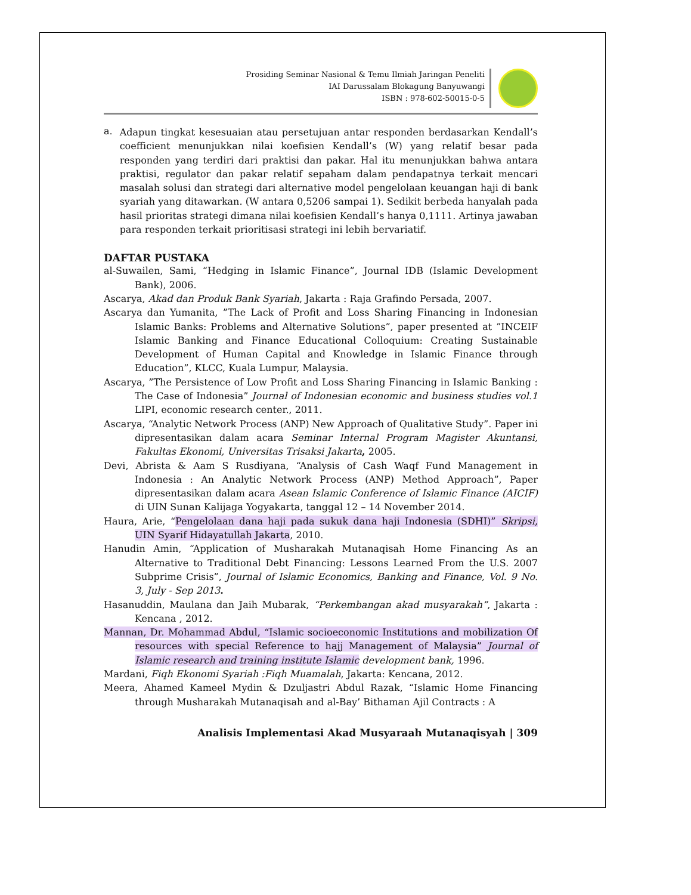Prosiding Seminar Nasional & Temu Ilmiah Jaringan Peneliti
IAI Darussalam Blokagung Banyuwangi
ISBN : 978-602-50015-0-5
a.
Adapun tingkat kesesuaian atau persetujuan antar responden berdasarkan Kendall’s coefficient menunjukkan nilai koefisien Kendall’s (W) yang relatif besar pada responden yang terdiri dari praktisi dan pakar. Hal itu menunjukkan bahwa antara praktisi, regulator dan pakar relatif sepaham dalam pendapatnya terkait mencari masalah solusi dan strategi dari alternative model pengelolaan keuangan haji di bank syariah yang ditawarkan. (W antara 0,5206 sampai 1). Sedikit berbeda hanyalah pada hasil prioritas strategi dimana nilai koefisien Kendall’s hanya 0,1111. Artinya jawaban para responden terkait prioritisasi strategi ini lebih bervariatif.
DAFTAR PUSTAKA
al-Suwailen, Sami, “Hedging in Islamic Finance”, Journal IDB (Islamic Development Bank), 2006.
Ascarya, Akad dan Produk Bank Syariah, Jakarta : Raja Grafindo Persada, 2007.
Ascarya dan Yumanita, ”The Lack of Profit and Loss Sharing Financing in Indonesian Islamic Banks: Problems and Alternative Solutions”, paper presented at ”INCEIF Islamic Banking and Finance Educational Colloquium: Creating Sustainable Development of Human Capital and Knowledge in Islamic Finance through Education”, KLCC, Kuala Lumpur, Malaysia.
Ascarya, ”The Persistence of Low Profit and Loss Sharing Financing in Islamic Banking : The Case of Indonesia” Journal of Indonesian economic and business studies vol.1 LIPI, economic research center., 2011.
Ascarya, “Analytic Network Process (ANP) New Approach of Qualitative Study”. Paper ini dipresentasikan dalam acara Seminar Internal Program Magister Akuntansi, Fakultas Ekonomi, Universitas Trisaksi Jakarta, 2005.
Devi, Abrista & Aam S Rusdiyana, “Analysis of Cash Waqf Fund Management in Indonesia : An Analytic Network Process (ANP) Method Approach”, Paper dipresentasikan dalam acara Asean Islamic Conference of Islamic Finance (AICIF) di UIN Sunan Kalijaga Yogyakarta, tanggal 12 – 14 November 2014.
Haura, Arie, “Pengelolaan dana haji pada sukuk dana haji Indonesia (SDHI)” Skripsi, UIN Syarif Hidayatullah Jakarta, 2010.
Hanudin Amin, “Application of Musharakah Mutanaqisah Home Financing As an Alternative to Traditional Debt Financing: Lessons Learned From the U.S. 2007 Subprime Crisis”, Journal of Islamic Economics, Banking and Finance, Vol. 9 No. 3, July - Sep 2013.
Hasanuddin, Maulana dan Jaih Mubarak, “Perkembangan akad musyarakah”, Jakarta : Kencana , 2012.
Mannan, Dr. Mohammad Abdul, “Islamic socioeconomic Institutions and mobilization Of resources with special Reference to hajj Management of Malaysia” Journal of Islamic research and training institute Islamic development bank, 1996.
Mardani, Fiqh Ekonomi Syariah :Fiqh Muamalah, Jakarta: Kencana, 2012.
Meera, Ahamed Kameel Mydin & Dzuljastri Abdul Razak, “Islamic Home Financing through Musharakah Mutanaqisah and al-Bay’ Bithaman Ajil Contracts : A
Analisis Implementasi Akad Musyaraah Mutanaqisyah | 309